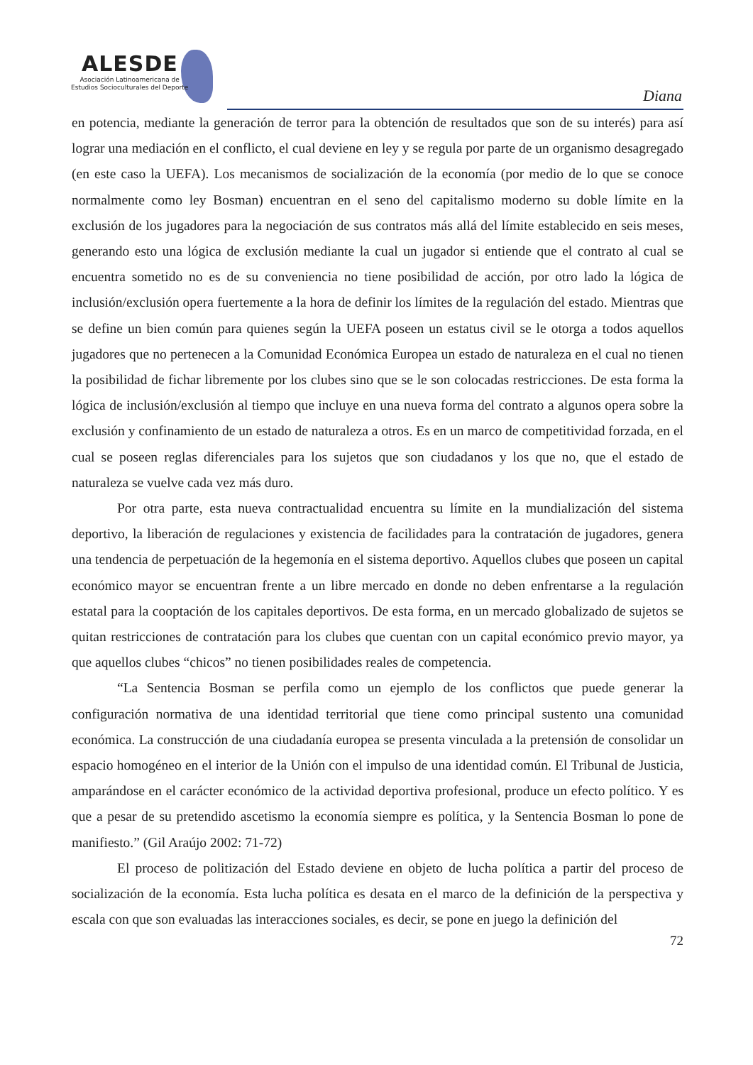ALESDE
Asociación Latinoamericana de
Estudios Socioculturales del Deporte
Diana
en potencia, mediante la generación de terror para la obtención de resultados que son de su interés) para así lograr una mediación en el conflicto, el cual deviene en ley y se regula por parte de un organismo desagregado (en este caso la UEFA). Los mecanismos de socialización de la economía (por medio de lo que se conoce normalmente como ley Bosman) encuentran en el seno del capitalismo moderno su doble límite en la exclusión de los jugadores para la negociación de sus contratos más allá del límite establecido en seis meses, generando esto una lógica de exclusión mediante la cual un jugador si entiende que el contrato al cual se encuentra sometido no es de su conveniencia no tiene posibilidad de acción, por otro lado la lógica de inclusión/exclusión opera fuertemente a la hora de definir los límites de la regulación del estado. Mientras que se define un bien común para quienes según la UEFA poseen un estatus civil se le otorga a todos aquellos jugadores que no pertenecen a la Comunidad Económica Europea un estado de naturaleza en el cual no tienen la posibilidad de fichar libremente por los clubes sino que se le son colocadas restricciones. De esta forma la lógica de inclusión/exclusión al tiempo que incluye en una nueva forma del contrato a algunos opera sobre la exclusión y confinamiento de un estado de naturaleza a otros. Es en un marco de competitividad forzada, en el cual se poseen reglas diferenciales para los sujetos que son ciudadanos y los que no, que el estado de naturaleza se vuelve cada vez más duro.
Por otra parte, esta nueva contractualidad encuentra su límite en la mundialización del sistema deportivo, la liberación de regulaciones y existencia de facilidades para la contratación de jugadores, genera una tendencia de perpetuación de la hegemonía en el sistema deportivo. Aquellos clubes que poseen un capital económico mayor se encuentran frente a un libre mercado en donde no deben enfrentarse a la regulación estatal para la cooptación de los capitales deportivos. De esta forma, en un mercado globalizado de sujetos se quitan restricciones de contratación para los clubes que cuentan con un capital económico previo mayor, ya que aquellos clubes “chicos” no tienen posibilidades reales de competencia.
“La Sentencia Bosman se perfila como un ejemplo de los conflictos que puede generar la configuración normativa de una identidad territorial que tiene como principal sustento una comunidad económica. La construcción de una ciudadanía europea se presenta vinculada a la pretensión de consolidar un espacio homogéneo en el interior de la Unión con el impulso de una identidad común. El Tribunal de Justicia, amparándose en el carácter económico de la actividad deportiva profesional, produce un efecto político. Y es que a pesar de su pretendido ascetismo la economía siempre es política, y la Sentencia Bosman lo pone de manifiesto.” (Gil Araújo 2002: 71-72)
El proceso de politización del Estado deviene en objeto de lucha política a partir del proceso de socialización de la economía. Esta lucha política es desata en el marco de la definición de la perspectiva y escala con que son evaluadas las interacciones sociales, es decir, se pone en juego la definición del
72